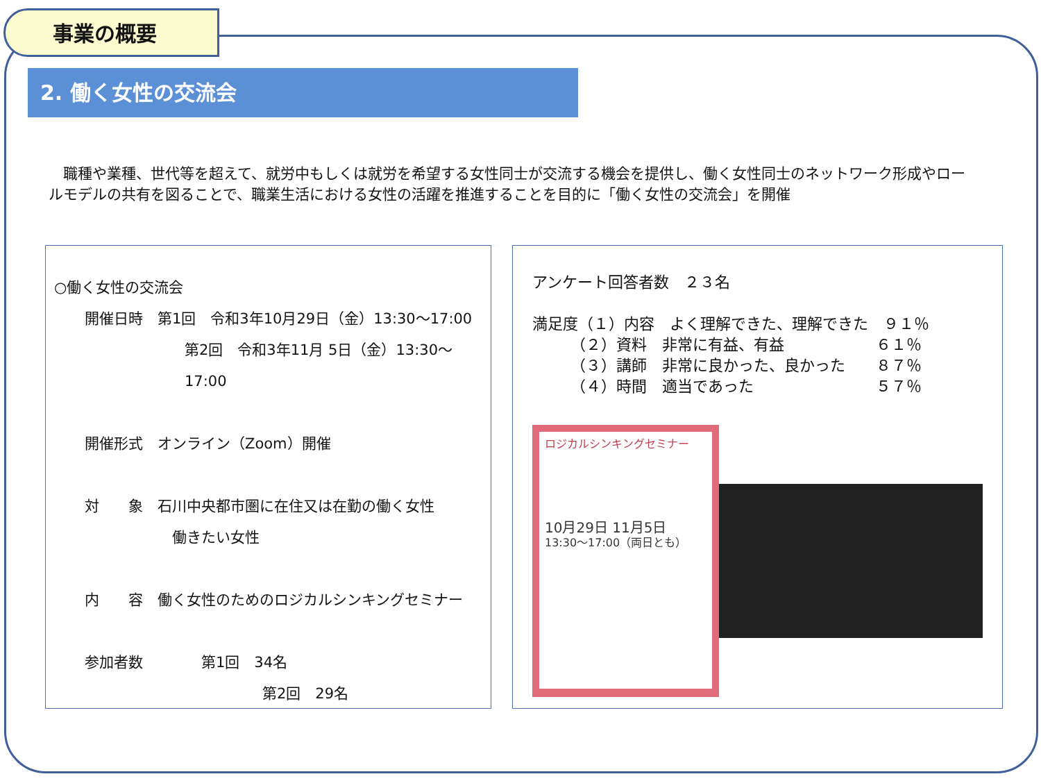事業の概要
2. 働く女性の交流会
　職種や業種、世代等を超えて、就労中もしくは就労を希望する女性同士が交流する機会を提供し、働く女性同士のネットワーク形成やロールモデルの共有を図ることで、職業生活における女性の活躍を推進することを目的に「働く女性の交流会」を開催
○働く女性の交流会
開催日時　第1回　令和3年10月29日（金）13:30～17:00
第2回　令和3年11月 5日（金）13:30～17:00
開催形式　オンライン（Zoom）開催
対　　象　石川中央都市圏に在住又は在勤の働く女性
働きたい女性
内　　容　働く女性のためのロジカルシンキングセミナー
参加者数　　　　第1回　34名
第2回　29名
アンケート回答者数　２３名
満足度（１）内容　よく理解できた、理解できた　９１％
　　　（２）資料　非常に有益、有益　　　　　　６１％
　　　（３）講師　非常に良かった、良かった　　８７％
　　　（４）時間　適当であった　　　　　　　　５７％
ロジカルシンキングセミナー
10月29日 11月5日
13:30～17:00（両日とも）